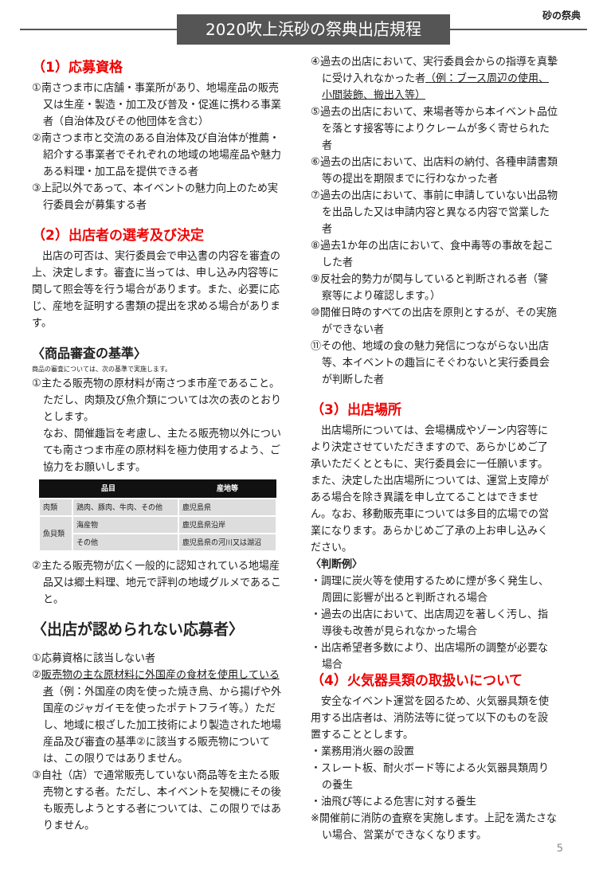2020吹上浜砂の祭典出店規程
砂の祭典
（1）応募資格
①南さつま市に店舗・事業所があり、地場産品の販売又は生産・製造・加工及び普及・促進に携わる事業者（自治体及びその他団体を含む）
②南さつま市と交流のある自治体及び自治体が推薦・紹介する事業者でそれぞれの地域の地場産品や魅力ある料理・加工品を提供できる者
③上記以外であって、本イベントの魅力向上のため実行委員会が募集する者
（2）出店者の選考及び決定
　出店の可否は、実行委員会で申込書の内容を審査の上、決定します。審査に当っては、申し込み内容等に関して照会等を行う場合があります。また、必要に応じ、産地を証明する書類の提出を求める場合があります。
〈商品審査の基準〉
商品の審査については、次の基準で実施します。
①主たる販売物の原材料が南さつま市産であること。ただし、肉類及び魚介類については次の表のとおりとします。
なお、開催趣旨を考慮し、主たる販売物以外についても南さつま市産の原材料を極力使用するよう、ご協力をお願いします。
| 品目 | | 産地等 |
| --- | --- | --- |
| 肉類 | 鶏肉、豚肉、牛肉、その他 | 鹿児島県 |
| 魚貝類 | 海産物 | 鹿児島県沿岸 |
| | その他 | 鹿児島県の河川又は湖沼 |
②主たる販売物が広く一般的に認知されている地場産品又は郷土料理、地元で評判の地域グルメであること。
〈出店が認められない応募者〉
①応募資格に該当しない者
②販売物の主な原材料に外国産の食材を使用している者（例：外国産の肉を使った焼き鳥、から揚げや外国産のジャガイモを使ったポテトフライ等。）ただし、地域に根ざした加工技術により製造された地場産品及び審査の基準②に該当する販売物については、この限りではありません。
③自社（店）で通常販売していない商品等を主たる販売物とする者。ただし、本イベントを契機にその後も販売しようとする者については、この限りではありません。
④過去の出店において、実行委員会からの指導を真摯に受け入れなかった者（例：ブース周辺の使用、小間装飾、搬出入等）
⑤過去の出店において、来場者等から本イベント品位を落とす接客等によりクレームが多く寄せられた者
⑥過去の出店において、出店料の納付、各種申請書類等の提出を期限までに行わなかった者
⑦過去の出店において、事前に申請していない出品物を出品した又は申請内容と異なる内容で営業した者
⑧過去1か年の出店において、食中毒等の事故を起こした者
⑨反社会的勢力が関与していると判断される者（警察等により確認します。）
⑩開催日時のすべての出店を原則とするが、その実施ができない者
⑪その他、地域の食の魅力発信につながらない出店等、本イベントの趣旨にそぐわないと実行委員会が判断した者
（3）出店場所
　出店場所については、会場構成やゾーン内容等により決定させていただきますので、あらかじめご了承いただくとともに、実行委員会に一任願います。また、決定した出店場所については、運営上支障がある場合を除き異議を申し立てることはできません。なお、移動販売車については多目的広場での営業になります。あらかじめご了承の上お申し込みください。
〈判断例〉
・調理に炭火等を使用するために煙が多く発生し、周囲に影響が出ると判断される場合
・過去の出店において、出店周辺を著しく汚し、指導後も改善が見られなかった場合
・出店希望者多数により、出店場所の調整が必要な場合
（4）火気器具類の取扱いについて
　安全なイベント運営を図るため、火気器具類を使用する出店者は、消防法等に従って以下のものを設置することとします。
・業務用消火器の設置
・スレート板、耐火ボード等による火気器具類周りの養生
・油飛び等による危害に対する養生
※開催前に消防の査察を実施します。上記を満たさない場合、営業ができなくなります。
5